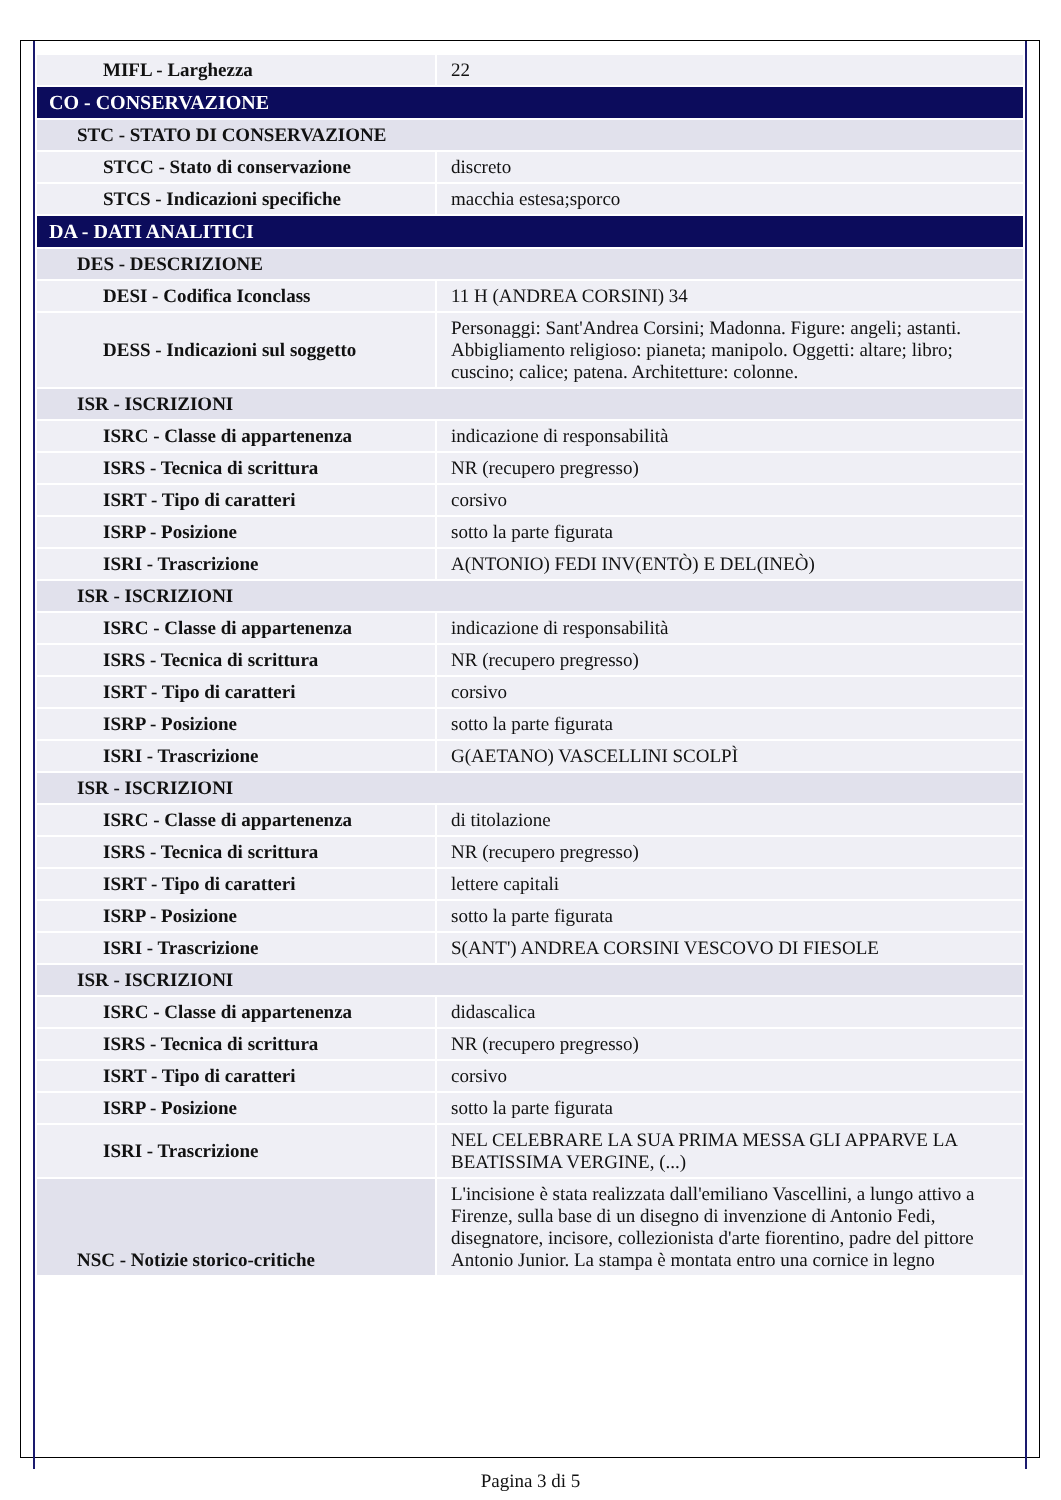| MIFL - Larghezza | 22 |
| CO - CONSERVAZIONE | |
| STC - STATO DI CONSERVAZIONE | |
| STCC - Stato di conservazione | discreto |
| STCS - Indicazioni specifiche | macchia estesa;sporco |
| DA - DATI ANALITICI | |
| DES - DESCRIZIONE | |
| DESI - Codifica Iconclass | 11 H (ANDREA CORSINI) 34 |
| DESS - Indicazioni sul soggetto | Personaggi: Sant'Andrea Corsini; Madonna. Figure: angeli; astanti. Abbigliamento religioso: pianeta; manipolo. Oggetti: altare; libro; cuscino; calice; patena. Architetture: colonne. |
| ISR - ISCRIZIONI | |
| ISRC - Classe di appartenenza | indicazione di responsabilità |
| ISRS - Tecnica di scrittura | NR (recupero pregresso) |
| ISRT - Tipo di caratteri | corsivo |
| ISRP - Posizione | sotto la parte figurata |
| ISRI - Trascrizione | A(NTONIO) FEDI INV(ENTÒ) E DEL(INEÒ) |
| ISR - ISCRIZIONI | |
| ISRC - Classe di appartenenza | indicazione di responsabilità |
| ISRS - Tecnica di scrittura | NR (recupero pregresso) |
| ISRT - Tipo di caratteri | corsivo |
| ISRP - Posizione | sotto la parte figurata |
| ISRI - Trascrizione | G(AETANO) VASCELLINI SCOLPÌ |
| ISR - ISCRIZIONI | |
| ISRC - Classe di appartenenza | di titolazione |
| ISRS - Tecnica di scrittura | NR (recupero pregresso) |
| ISRT - Tipo di caratteri | lettere capitali |
| ISRP - Posizione | sotto la parte figurata |
| ISRI - Trascrizione | S(ANT') ANDREA CORSINI VESCOVO DI FIESOLE |
| ISR - ISCRIZIONI | |
| ISRC - Classe di appartenenza | didascalica |
| ISRS - Tecnica di scrittura | NR (recupero pregresso) |
| ISRT - Tipo di caratteri | corsivo |
| ISRP - Posizione | sotto la parte figurata |
| ISRI - Trascrizione | NEL CELEBRARE LA SUA PRIMA MESSA GLI APPARVE LA BEATISSIMA VERGINE, (...) |
| NSC - Notizie storico-critiche | L'incisione è stata realizzata dall'emiliano Vascellini, a lungo attivo a Firenze, sulla base di un disegno di invenzione di Antonio Fedi, disegnatore, incisore, collezionista d'arte fiorentino, padre del pittore Antonio Junior. La stampa è montata entro una cornice in legno |
Pagina 3 di 5